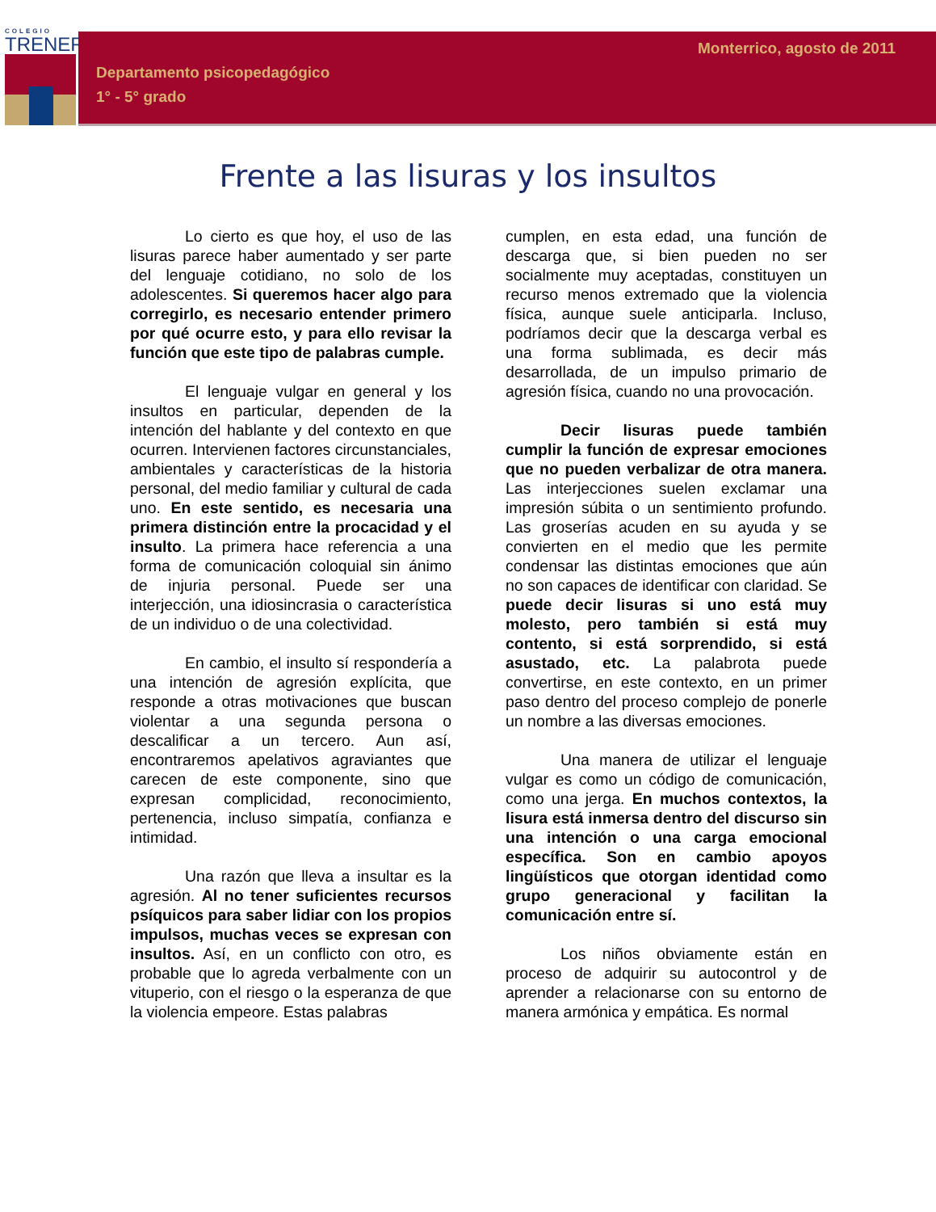COLEGIO
TRENER
Monterrico, agosto de 2011
Departamento psicopedagógico
1° - 5° grado
Frente a las lisuras y los insultos
Lo cierto es que hoy, el uso de las lisuras parece haber aumentado y ser parte del lenguaje cotidiano, no solo de los adolescentes. Si queremos hacer algo para corregirlo, es necesario entender primero por qué ocurre esto, y para ello revisar la función que este tipo de palabras cumple.
El lenguaje vulgar en general y los insultos en particular, dependen de la intención del hablante y del contexto en que ocurren. Intervienen factores circunstanciales, ambientales y características de la historia personal, del medio familiar y cultural de cada uno. En este sentido, es necesaria una primera distinción entre la procacidad y el insulto. La primera hace referencia a una forma de comunicación coloquial sin ánimo de injuria personal. Puede ser una interjección, una idiosincrasia o característica de un individuo o de una colectividad.
En cambio, el insulto sí respondería a una intención de agresión explícita, que responde a otras motivaciones que buscan violentar a una segunda persona o descalificar a un tercero. Aun así, encontraremos apelativos agraviantes que carecen de este componente, sino que expresan complicidad, reconocimiento, pertenencia, incluso simpatía, confianza e intimidad.
Una razón que lleva a insultar es la agresión. Al no tener suficientes recursos psíquicos para saber lidiar con los propios impulsos, muchas veces se expresan con insultos. Así, en un conflicto con otro, es probable que lo agreda verbalmente con un vituperio, con el riesgo o la esperanza de que la violencia empeore. Estas palabras
cumplen, en esta edad, una función de descarga que, si bien pueden no ser socialmente muy aceptadas, constituyen un recurso menos extremado que la violencia física, aunque suele anticiparla. Incluso, podríamos decir que la descarga verbal es una forma sublimada, es decir más desarrollada, de un impulso primario de agresión física, cuando no una provocación.
Decir lisuras puede también cumplir la función de expresar emociones que no pueden verbalizar de otra manera. Las interjecciones suelen exclamar una impresión súbita o un sentimiento profundo. Las groserías acuden en su ayuda y se convierten en el medio que les permite condensar las distintas emociones que aún no son capaces de identificar con claridad. Se puede decir lisuras si uno está muy molesto, pero también si está muy contento, si está sorprendido, si está asustado, etc. La palabrota puede convertirse, en este contexto, en un primer paso dentro del proceso complejo de ponerle un nombre a las diversas emociones.
Una manera de utilizar el lenguaje vulgar es como un código de comunicación, como una jerga. En muchos contextos, la lisura está inmersa dentro del discurso sin una intención o una carga emocional específica. Son en cambio apoyos lingüísticos que otorgan identidad como grupo generacional y facilitan la comunicación entre sí.
Los niños obviamente están en proceso de adquirir su autocontrol y de aprender a relacionarse con su entorno de manera armónica y empática. Es normal